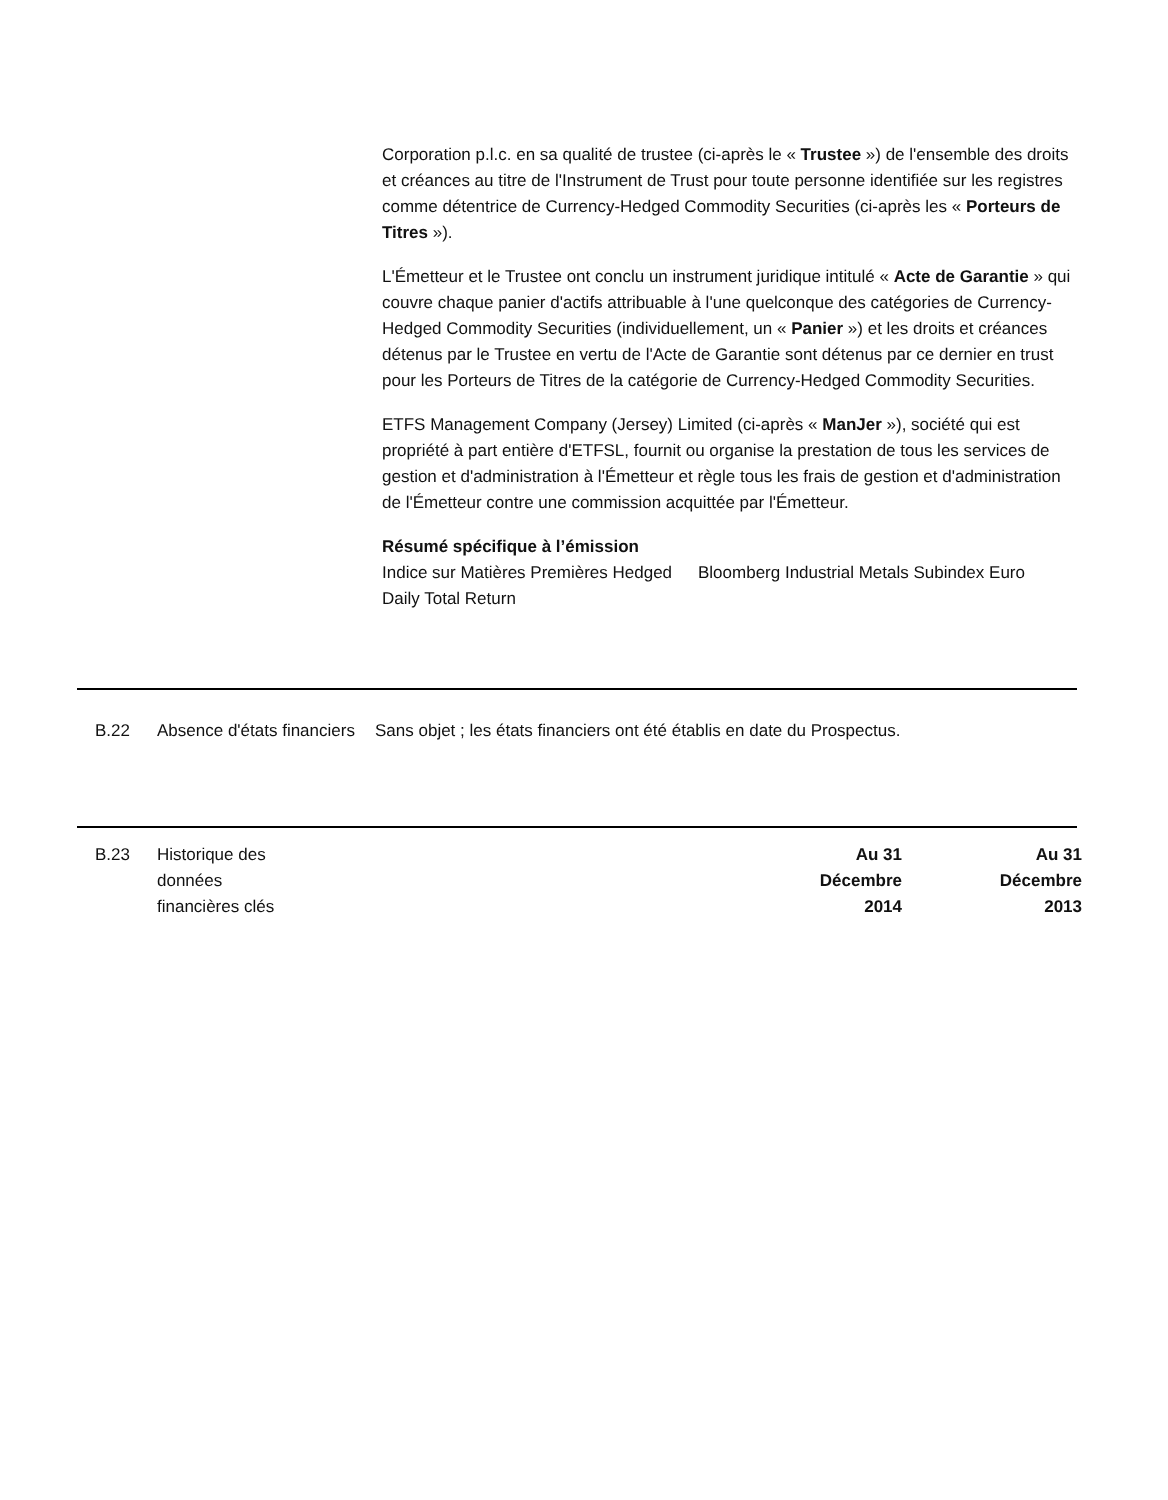Corporation p.l.c. en sa qualité de trustee (ci-après le « Trustee ») de l'ensemble des droits et créances au titre de l'Instrument de Trust pour toute personne identifiée sur les registres comme détentrice de Currency-Hedged Commodity Securities (ci-après les « Porteurs de Titres »).
L'Émetteur et le Trustee ont conclu un instrument juridique intitulé « Acte de Garantie » qui couvre chaque panier d'actifs attribuable à l'une quelconque des catégories de Currency-Hedged Commodity Securities (individuellement, un « Panier ») et les droits et créances détenus par le Trustee en vertu de l'Acte de Garantie sont détenus par ce dernier en trust pour les Porteurs de Titres de la catégorie de Currency-Hedged Commodity Securities.
ETFS Management Company (Jersey) Limited (ci-après « ManJer »), société qui est propriété à part entière d'ETFSL, fournit ou organise la prestation de tous les services de gestion et d'administration à l'Émetteur et règle tous les frais de gestion et d'administration de l'Émetteur contre une commission acquittée par l'Émetteur.
Résumé spécifique à l’émission
Indice sur Matières Premières Hedged Daily Total Return
Bloomberg Industrial Metals Subindex Euro
B.22 Absence d'états financiers
Sans objet ; les états financiers ont été établis en date du Prospectus.
B.23 Historique des données financières clés
| Au 31 Décembre 2014 | Au 31 Décembre 2013 |
| --- | --- |